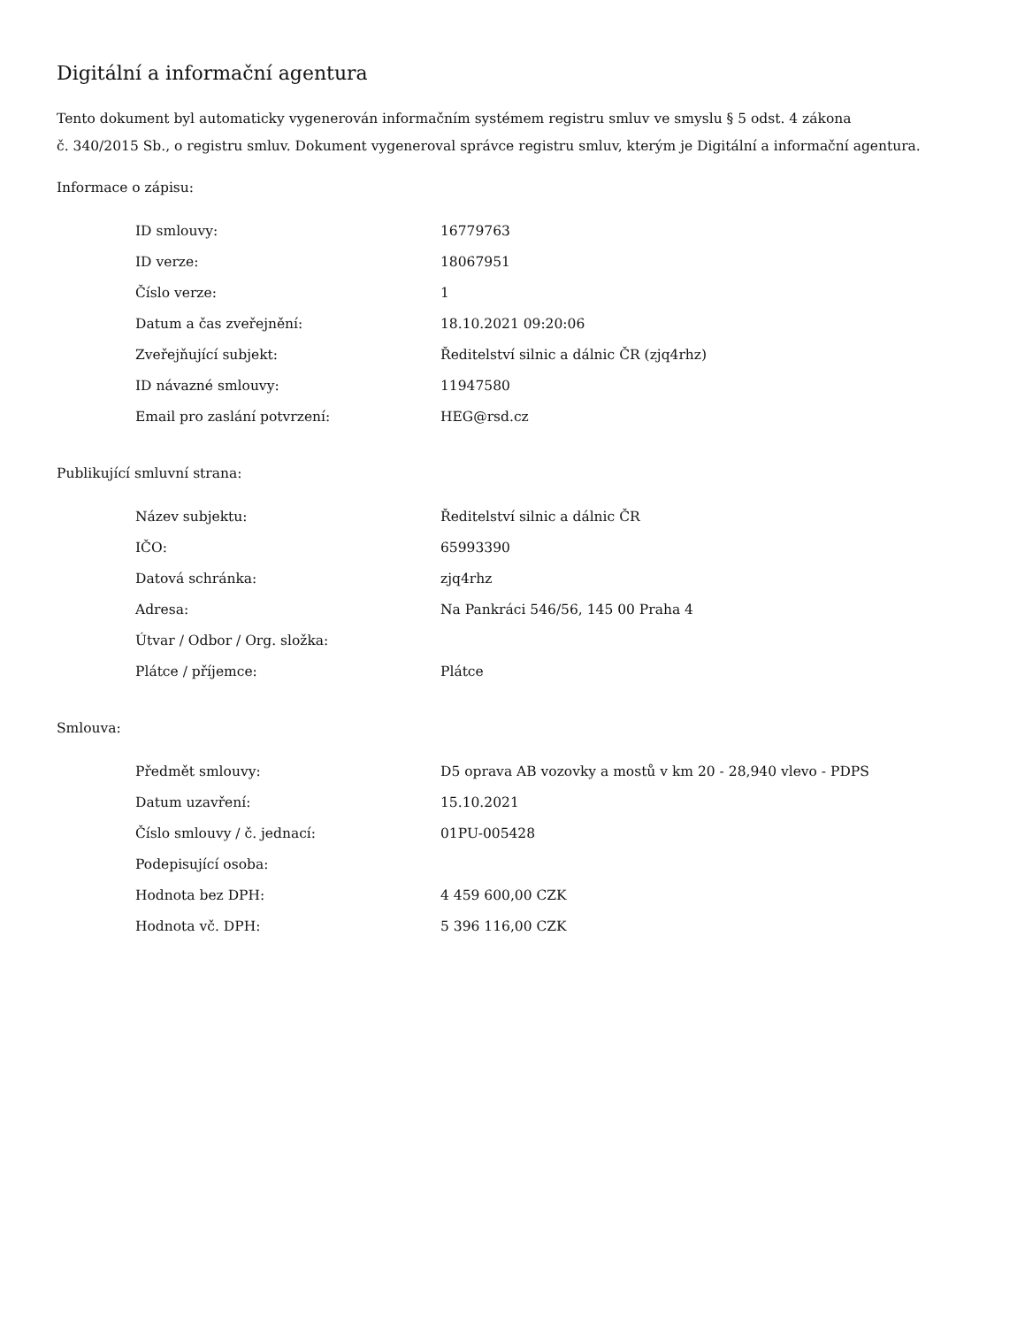Digitální a informační agentura
Tento dokument byl automaticky vygenerován informačním systémem registru smluv ve smyslu § 5 odst. 4 zákona
č. 340/2015 Sb., o registru smluv. Dokument vygeneroval správce registru smluv, kterým je Digitální a informační agentura.
Informace o zápisu:
| ID smlouvy: | 16779763 |
| ID verze: | 18067951 |
| Číslo verze: | 1 |
| Datum a čas zveřejnění: | 18.10.2021 09:20:06 |
| Zveřejňující subjekt: | Ředitelství silnic a dálnic ČR (zjq4rhz) |
| ID návazné smlouvy: | 11947580 |
| Email pro zaslání potvrzení: | HEG@rsd.cz |
Publikující smluvní strana:
| Název subjektu: | Ředitelství silnic a dálnic ČR |
| IČO: | 65993390 |
| Datová schránka: | zjq4rhz |
| Adresa: | Na Pankráci 546/56, 145 00 Praha 4 |
| Útvar / Odbor / Org. složka: | |
| Plátce / příjemce: | Plátce |
Smlouva:
| Předmět smlouvy: | D5 oprava AB vozovky a mostů v km 20 - 28,940 vlevo - PDPS |
| Datum uzavření: | 15.10.2021 |
| Číslo smlouvy / č. jednací: | 01PU-005428 |
| Podepisující osoba: | |
| Hodnota bez DPH: | 4 459 600,00 CZK |
| Hodnota vč. DPH: | 5 396 116,00 CZK |